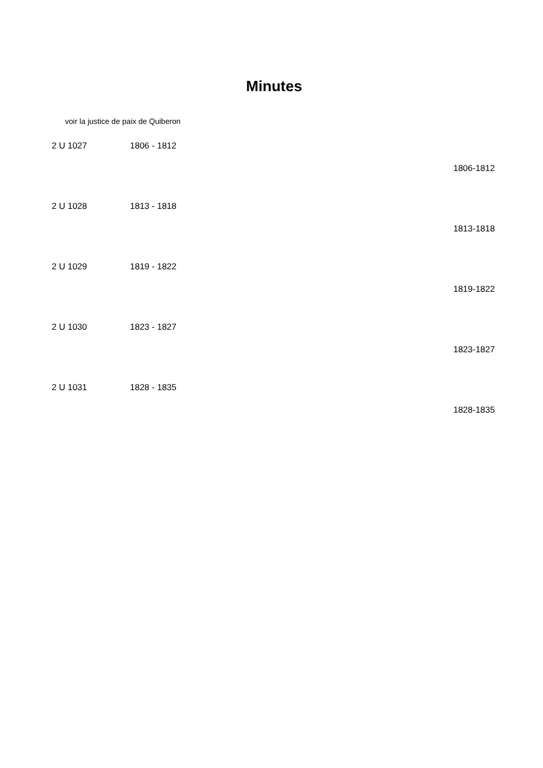Minutes
voir la justice de paix de Quiberon
2 U 1027 1806 - 1812
1806-1812
2 U 1028 1813 - 1818
1813-1818
2 U 1029 1819 - 1822
1819-1822
2 U 1030 1823 - 1827
1823-1827
2 U 1031 1828 - 1835
1828-1835